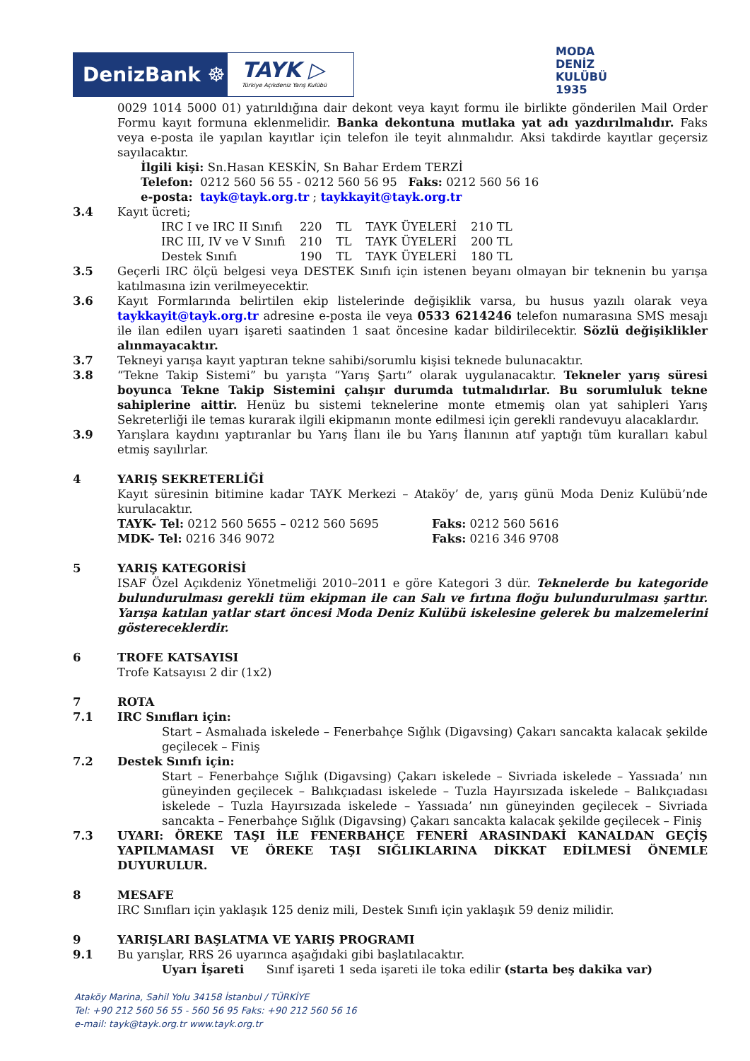DenizBank ☸
TAYK ▷
Türkiye Açıkdeniz Yarış Kulübü
MODA
DENİZ
KULÜBÜ
1935
0029 1014 5000 01) yatırıldığına dair dekont veya kayıt formu ile birlikte gönderilen Mail Order Formu kayıt formuna eklenmelidir. Banka dekontuna mutlaka yat adı yazdırılmalıdır. Faks veya e-posta ile yapılan kayıtlar için telefon ile teyit alınmalıdır. Aksi takdirde kayıtlar geçersiz sayılacaktır.
İlgili kişi: Sn.Hasan KESKİN, Sn Bahar Erdem TERZİ
Telefon: 0212 560 56 55 - 0212 560 56 95 Faks: 0212 560 56 16
e-posta: tayk@tayk.org.tr ; taykkayit@tayk.org.tr
3.4 Kayıt ücreti;
| IRC I ve IRC II Sınıfı | 220 | TL | TAYK ÜYELERİ | 210 TL |
| IRC III, IV ve V Sınıfı | 210 | TL | TAYK ÜYELERİ | 200 TL |
| Destek Sınıfı | 190 | TL | TAYK ÜYELERİ | 180 TL |
3.5 Geçerli IRC ölçü belgesi veya DESTEK Sınıfı için istenen beyanı olmayan bir teknenin bu yarışa katılmasına izin verilmeyecektir.
3.6 Kayıt Formlarında belirtilen ekip listelerinde değişiklik varsa, bu husus yazılı olarak veya taykkayit@tayk.org.tr adresine e-posta ile veya 0533 6214246 telefon numarasına SMS mesajı ile ilan edilen uyarı işareti saatinden 1 saat öncesine kadar bildirilecektir. Sözlü değişiklikler alınmayacaktır.
3.7 Tekneyi yarışa kayıt yaptıran tekne sahibi/sorumlu kişisi teknede bulunacaktır.
3.8 “Tekne Takip Sistemi” bu yarışta “Yarış Şartı” olarak uygulanacaktır. Tekneler yarış süresi boyunca Tekne Takip Sistemini çalışır durumda tutmalıdırlar. Bu sorumluluk tekne sahiplerine aittir. Henüz bu sistemi teknelerine monte etmemiş olan yat sahipleri Yarış Sekreterliği ile temas kurarak ilgili ekipmanın monte edilmesi için gerekli randevuyu alacaklardır.
3.9 Yarışlara kaydını yaptıranlar bu Yarış İlanı ile bu Yarış İlanının atıf yaptığı tüm kuralları kabul etmiş sayılırlar.
4 YARIŞ SEKRETERLİĞİ
Kayıt süresinin bitimine kadar TAYK Merkezi – Ataköy’ de, yarış günü Moda Deniz Kulübü’nde kurulacaktır.
TAYK- Tel: 0212 560 5655 – 0212 560 5695 Faks: 0212 560 5616
MDK- Tel: 0216 346 9072 Faks: 0216 346 9708
5 YARIŞ KATEGORİSİ
ISAF Özel Açıkdeniz Yönetmeliği 2010–2011 e göre Kategori 3 dür. Teknelerde bu kategoride bulundurulması gerekli tüm ekipman ile can Salı ve fırtına floğu bulundurulması şarttır. Yarışa katılan yatlar start öncesi Moda Deniz Kulübü iskelesine gelerek bu malzemelerini göstereceklerdir.
6 TROFE KATSAYISI
Trofe Katsayısı 2 dir (1x2)
7 ROTA
7.1 IRC Sınıfları için:
Start – Asmalıada iskelede – Fenerbahçe Sığlık (Digavsing) Çakarı sancakta kalacak şekilde geçilecek – Finiş
7.2 Destek Sınıfı için:
Start – Fenerbahçe Sığlık (Digavsing) Çakarı iskelede – Sivriada iskelede – Yassıada’ nın güneyinden geçilecek – Balıkçıadası iskelede – Tuzla Hayırsızada iskelede – Balıkçıadası iskelede – Tuzla Hayırsızada iskelede – Yassıada’ nın güneyinden geçilecek – Sivriada sancakta – Fenerbahçe Sığlık (Digavsing) Çakarı sancakta kalacak şekilde geçilecek – Finiş
7.3 UYARI: ÖREKE TAŞI İLE FENERBAHÇE FENERİ ARASINDAKİ KANALDAN GEÇİŞ YAPILMAMASI VE ÖREKE TAŞI SIĞLIKLARINA DİKKAT EDİLMESİ ÖNEMLE DUYURULUR.
8 MESAFE
IRC Sınıfları için yaklaşık 125 deniz mili, Destek Sınıfı için yaklaşık 59 deniz milidir.
9 YARIŞLARI BAŞLATMA VE YARIŞ PROGRAMI
9.1 Bu yarışlar, RRS 26 uyarınca aşağıdaki gibi başlatılacaktır.
Uyarı İşareti Sınıf işareti 1 seda işareti ile toka edilir (starta beş dakika var)
Ataköy Marina, Sahil Yolu 34158 İstanbul / TÜRKİYE
Tel: +90 212 560 56 55 - 560 56 95 Faks: +90 212 560 56 16
e-mail: tayk@tayk.org.tr www.tayk.org.tr